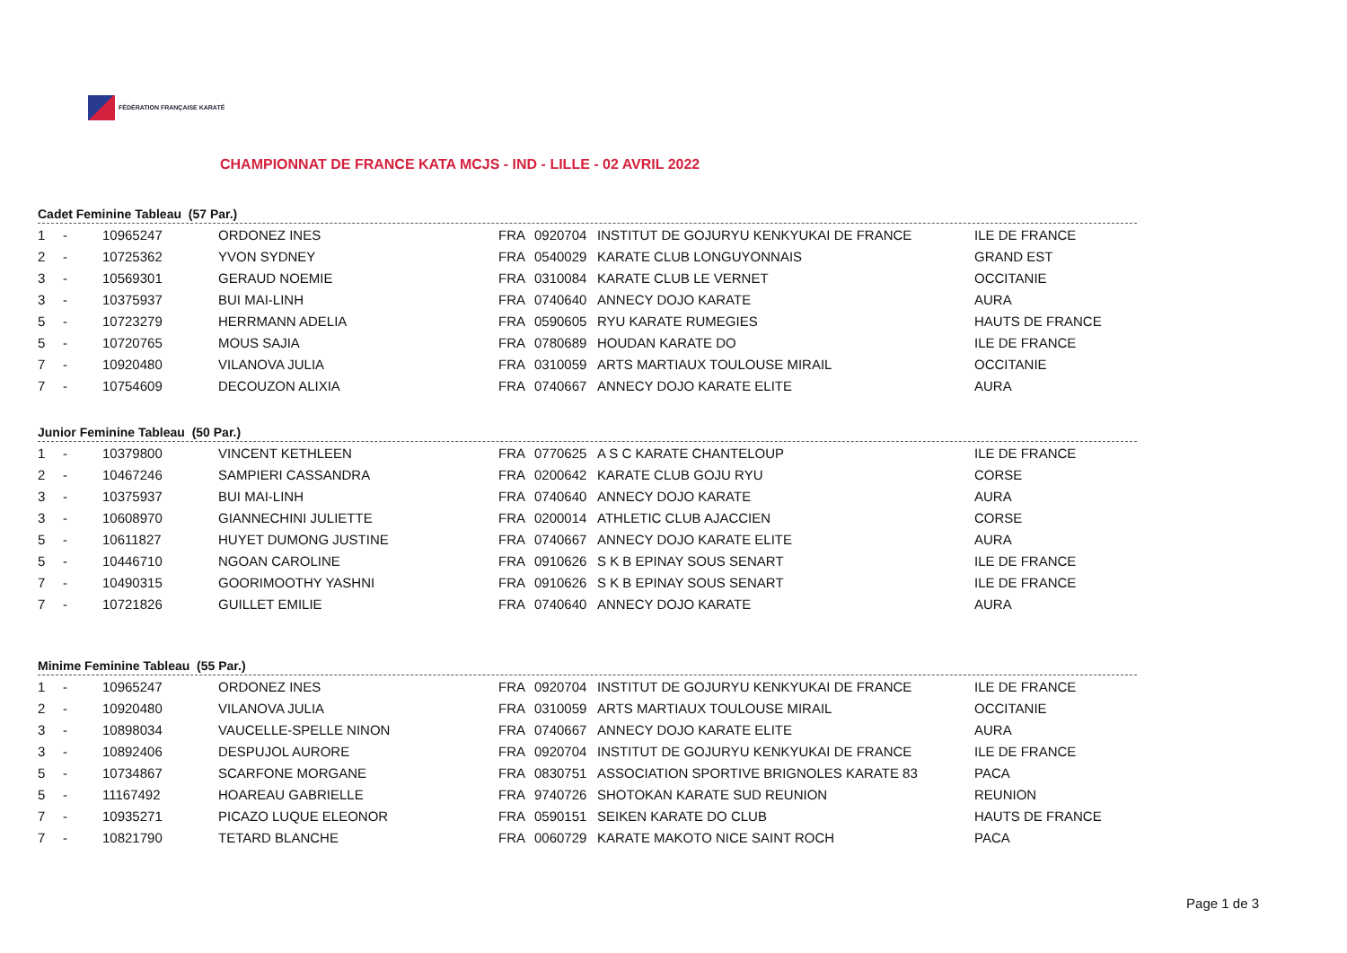FÉDÉRATION FRANÇAISE KARATÉ
CHAMPIONNAT DE FRANCE KATA MCJS - IND - LILLE - 02 AVRIL 2022
Cadet Feminine Tableau (57 Par.)
| 1 | - | 10965247 | ORDONEZ INES | FRA | 0920704 | INSTITUT DE GOJURYU KENKYUKAI DE FRANCE | ILE DE FRANCE |
| 2 | - | 10725362 | YVON SYDNEY | FRA | 0540029 | KARATE CLUB LONGUYONNAIS | GRAND EST |
| 3 | - | 10569301 | GERAUD NOEMIE | FRA | 0310084 | KARATE CLUB LE VERNET | OCCITANIE |
| 3 | - | 10375937 | BUI MAI-LINH | FRA | 0740640 | ANNECY DOJO KARATE | AURA |
| 5 | - | 10723279 | HERRMANN ADELIA | FRA | 0590605 | RYU KARATE RUMEGIES | HAUTS DE FRANCE |
| 5 | - | 10720765 | MOUS SAJIA | FRA | 0780689 | HOUDAN KARATE DO | ILE DE FRANCE |
| 7 | - | 10920480 | VILANOVA JULIA | FRA | 0310059 | ARTS MARTIAUX TOULOUSE MIRAIL | OCCITANIE |
| 7 | - | 10754609 | DECOUZON ALIXIA | FRA | 0740667 | ANNECY DOJO KARATE ELITE | AURA |
Junior Feminine Tableau (50 Par.)
| 1 | - | 10379800 | VINCENT KETHLEEN | FRA | 0770625 | A S C KARATE CHANTELOUP | ILE DE FRANCE |
| 2 | - | 10467246 | SAMPIERI CASSANDRA | FRA | 0200642 | KARATE CLUB GOJU RYU | CORSE |
| 3 | - | 10375937 | BUI MAI-LINH | FRA | 0740640 | ANNECY DOJO KARATE | AURA |
| 3 | - | 10608970 | GIANNECHINI JULIETTE | FRA | 0200014 | ATHLETIC CLUB AJACCIEN | CORSE |
| 5 | - | 10611827 | HUYET DUMONG JUSTINE | FRA | 0740667 | ANNECY DOJO KARATE ELITE | AURA |
| 5 | - | 10446710 | NGOAN CAROLINE | FRA | 0910626 | S K B EPINAY SOUS SENART | ILE DE FRANCE |
| 7 | - | 10490315 | GOORIMOOTHY YASHNI | FRA | 0910626 | S K B EPINAY SOUS SENART | ILE DE FRANCE |
| 7 | - | 10721826 | GUILLET EMILIE | FRA | 0740640 | ANNECY DOJO KARATE | AURA |
Minime Feminine Tableau (55 Par.)
| 1 | - | 10965247 | ORDONEZ INES | FRA | 0920704 | INSTITUT DE GOJURYU KENKYUKAI DE FRANCE | ILE DE FRANCE |
| 2 | - | 10920480 | VILANOVA JULIA | FRA | 0310059 | ARTS MARTIAUX TOULOUSE MIRAIL | OCCITANIE |
| 3 | - | 10898034 | VAUCELLE-SPELLE NINON | FRA | 0740667 | ANNECY DOJO KARATE ELITE | AURA |
| 3 | - | 10892406 | DESPUJOL AURORE | FRA | 0920704 | INSTITUT DE GOJURYU KENKYUKAI DE FRANCE | ILE DE FRANCE |
| 5 | - | 10734867 | SCARFONE MORGANE | FRA | 0830751 | ASSOCIATION SPORTIVE BRIGNOLES KARATE 83 | PACA |
| 5 | - | 11167492 | HOAREAU GABRIELLE | FRA | 9740726 | SHOTOKAN KARATE SUD REUNION | REUNION |
| 7 | - | 10935271 | PICAZO LUQUE ELEONOR | FRA | 0590151 | SEIKEN KARATE DO CLUB | HAUTS DE FRANCE |
| 7 | - | 10821790 | TETARD BLANCHE | FRA | 0060729 | KARATE MAKOTO NICE SAINT ROCH | PACA |
Page 1 de 3